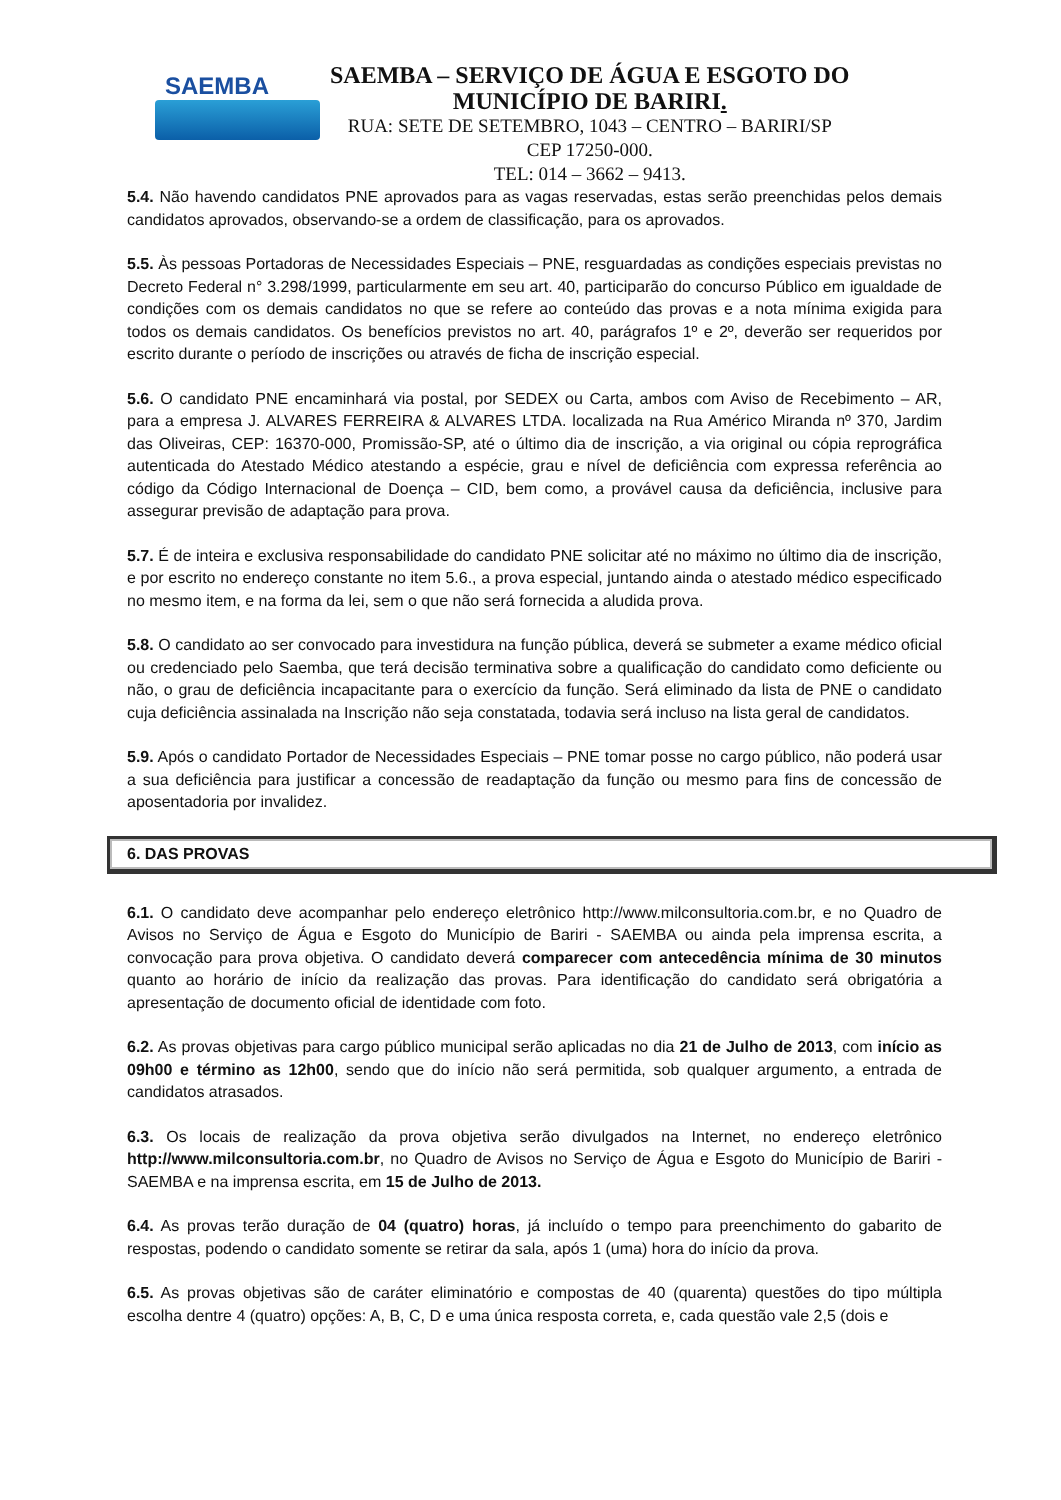SAEMBA
SAEMBA – SERVIÇO DE ÁGUA E ESGOTO DO
MUNICÍPIO DE BARIRI.
RUA: SETE DE SETEMBRO, 1043 – CENTRO – BARIRI/SP
CEP 17250-000.
TEL: 014 – 3662 – 9413.
5.4. Não havendo candidatos PNE aprovados para as vagas reservadas, estas serão preenchidas pelos demais candidatos aprovados, observando-se a ordem de classificação, para os aprovados.
5.5. Às pessoas Portadoras de Necessidades Especiais – PNE, resguardadas as condições especiais previstas no Decreto Federal n° 3.298/1999, particularmente em seu art. 40, participarão do concurso Público em igualdade de condições com os demais candidatos no que se refere ao conteúdo das provas e a nota mínima exigida para todos os demais candidatos. Os benefícios previstos no art. 40, parágrafos 1º e 2º, deverão ser requeridos por escrito durante o período de inscrições ou através de ficha de inscrição especial.
5.6. O candidato PNE encaminhará via postal, por SEDEX ou Carta, ambos com Aviso de Recebimento – AR, para a empresa J. ALVARES FERREIRA & ALVARES LTDA. localizada na Rua Américo Miranda nº 370, Jardim das Oliveiras, CEP: 16370-000, Promissão-SP, até o último dia de inscrição, a via original ou cópia reprográfica autenticada do Atestado Médico atestando a espécie, grau e nível de deficiência com expressa referência ao código da Código Internacional de Doença – CID, bem como, a provável causa da deficiência, inclusive para assegurar previsão de adaptação para prova.
5.7. É de inteira e exclusiva responsabilidade do candidato PNE solicitar até no máximo no último dia de inscrição, e por escrito no endereço constante no item 5.6., a prova especial, juntando ainda o atestado médico especificado no mesmo item, e na forma da lei, sem o que não será fornecida a aludida prova.
5.8. O candidato ao ser convocado para investidura na função pública, deverá se submeter a exame médico oficial ou credenciado pelo Saemba, que terá decisão terminativa sobre a qualificação do candidato como deficiente ou não, o grau de deficiência incapacitante para o exercício da função. Será eliminado da lista de PNE o candidato cuja deficiência assinalada na Inscrição não seja constatada, todavia será incluso na lista geral de candidatos.
5.9. Após o candidato Portador de Necessidades Especiais – PNE tomar posse no cargo público, não poderá usar a sua deficiência para justificar a concessão de readaptação da função ou mesmo para fins de concessão de aposentadoria por invalidez.
6. DAS PROVAS
6.1. O candidato deve acompanhar pelo endereço eletrônico http://www.milconsultoria.com.br, e no Quadro de Avisos no Serviço de Água e Esgoto do Município de Bariri - SAEMBA ou ainda pela imprensa escrita, a convocação para prova objetiva. O candidato deverá comparecer com antecedência mínima de 30 minutos quanto ao horário de início da realização das provas. Para identificação do candidato será obrigatória a apresentação de documento oficial de identidade com foto.
6.2. As provas objetivas para cargo público municipal serão aplicadas no dia 21 de Julho de 2013, com início as 09h00 e término as 12h00, sendo que do início não será permitida, sob qualquer argumento, a entrada de candidatos atrasados.
6.3. Os locais de realização da prova objetiva serão divulgados na Internet, no endereço eletrônico http://www.milconsultoria.com.br, no Quadro de Avisos no Serviço de Água e Esgoto do Município de Bariri - SAEMBA e na imprensa escrita, em 15 de Julho de 2013.
6.4. As provas terão duração de 04 (quatro) horas, já incluído o tempo para preenchimento do gabarito de respostas, podendo o candidato somente se retirar da sala, após 1 (uma) hora do início da prova.
6.5. As provas objetivas são de caráter eliminatório e compostas de 40 (quarenta) questões do tipo múltipla escolha dentre 4 (quatro) opções: A, B, C, D e uma única resposta correta, e, cada questão vale 2,5 (dois e